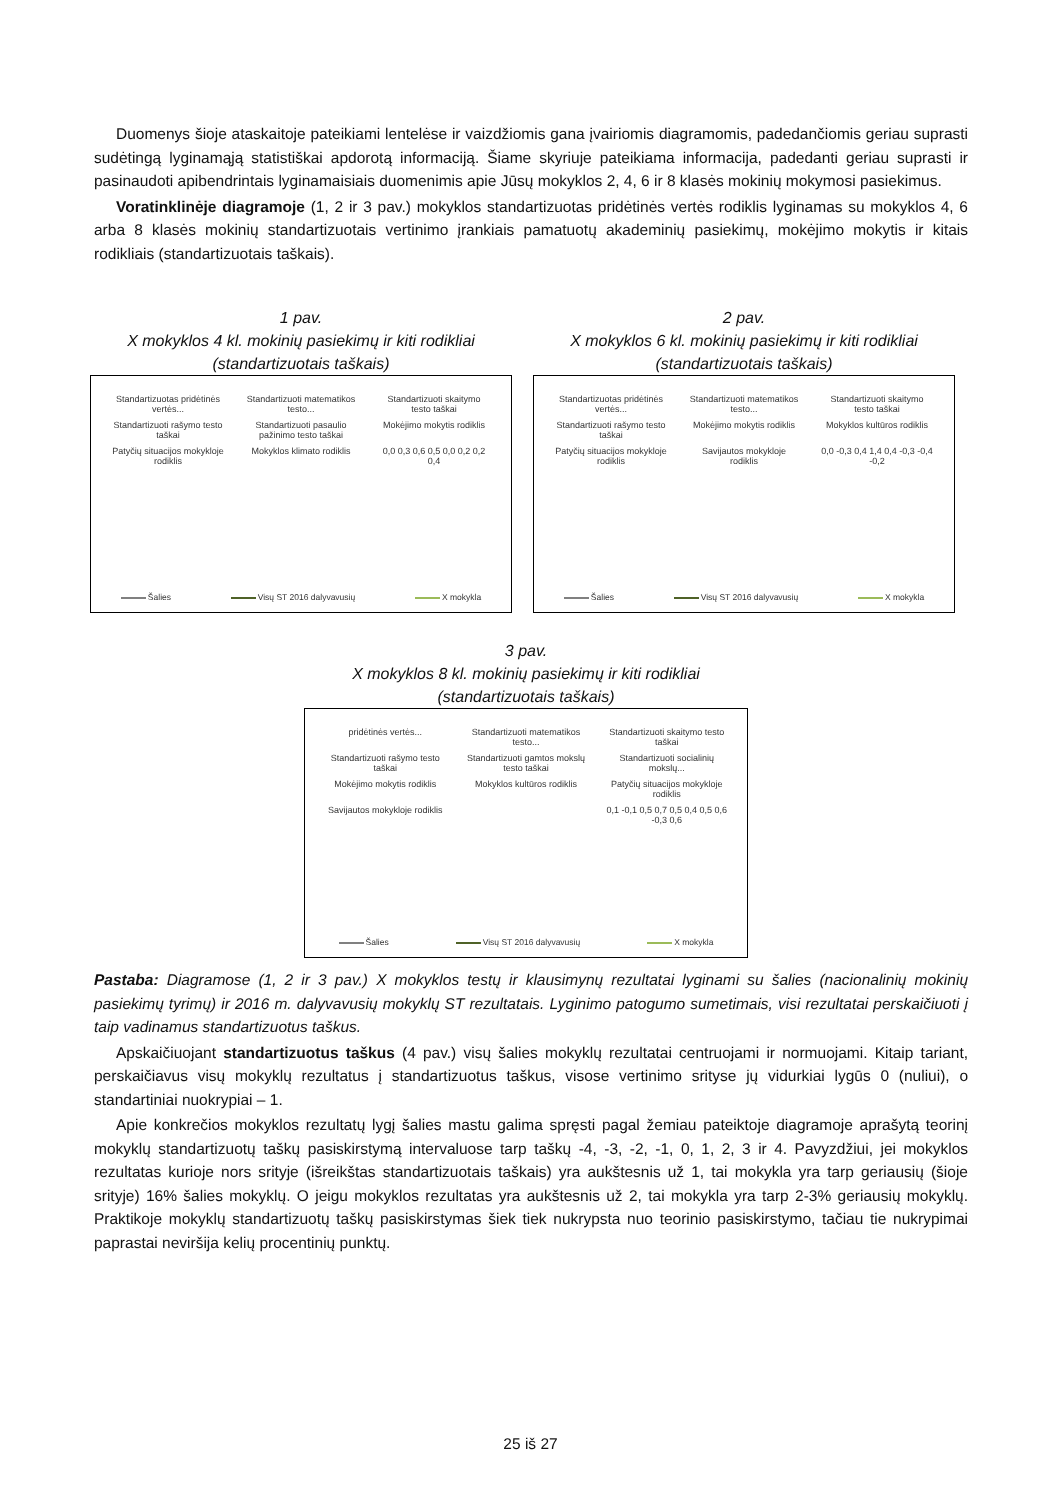Duomenys šioje ataskaitoje pateikiami lentelėse ir vaizdžiomis gana įvairiomis diagramomis, padedančiomis geriau suprasti sudėtingą lyginamąją statistiškai apdorotą informaciją. Šiame skyriuje pateikiama informacija, padedanti geriau suprasti ir pasinaudoti apibendrintais lyginamaisiais duomenimis apie Jūsų mokyklos 2, 4, 6 ir 8 klasės mokinių mokymosi pasiekimus.
Voratinklinėje diagramoje (1, 2 ir 3 pav.) mokyklos standartizuotas pridėtinės vertės rodiklis lyginamas su mokyklos 4, 6 arba 8 klasės mokinių standartizuotais vertinimo įrankiais pamatuotų akademinių pasiekimų, mokėjimo mokytis ir kitais rodikliais (standartizuotais taškais).
1 pav.
X mokyklos 4 kl. mokinių pasiekimų ir kiti rodikliai
(standartizuotais taškais)
Standartizuotas pridėtinės vertės... Standartizuoti matematikos testo... Standartizuoti skaitymo testo taškai Standartizuoti rašymo testo taškai Standartizuoti pasaulio pažinimo testo taškai Mokėjimo mokytis rodiklis Patyčių situacijos mokykloje rodiklis Mokyklos klimato rodiklis 0,0 0,3 0,6 0,5 0,0 0,2 0,2 0,4
Šalies Visų ST 2016 dalyvavusių X mokykla
2 pav.
X mokyklos 6 kl. mokinių pasiekimų ir kiti rodikliai
(standartizuotais taškais)
Standartizuotas pridėtinės vertės... Standartizuoti matematikos testo... Standartizuoti skaitymo testo taškai Standartizuoti rašymo testo taškai Mokėjimo mokytis rodiklis Mokyklos kultūros rodiklis Patyčių situacijos mokykloje rodiklis Savijautos mokykloje rodiklis 0,0 -0,3 0,4 1,4 0,4 -0,3 -0,4 -0,2
Šalies Visų ST 2016 dalyvavusių X mokykla
3 pav.
X mokyklos 8 kl. mokinių pasiekimų ir kiti rodikliai
(standartizuotais taškais)
pridėtinės vertės... Standartizuoti matematikos testo... Standartizuoti skaitymo testo taškai Standartizuoti rašymo testo taškai Standartizuoti gamtos mokslų testo taškai Standartizuoti socialinių mokslų... Mokėjimo mokytis rodiklis Mokyklos kultūros rodiklis Patyčių situacijos mokykloje rodiklis Savijautos mokykloje rodiklis 0,1 -0,1 0,5 0,7 0,5 0,4 0,5 0,6 -0,3 0,6
Šalies Visų ST 2016 dalyvavusių X mokykla
Pastaba: Diagramose (1, 2 ir 3 pav.) X mokyklos testų ir klausimynų rezultatai lyginami su šalies (nacionalinių mokinių pasiekimų tyrimų) ir 2016 m. dalyvavusių mokyklų ST rezultatais. Lyginimo patogumo sumetimais, visi rezultatai perskaičiuoti į taip vadinamus standartizuotus taškus.
Apskaičiuojant standartizuotus taškus (4 pav.) visų šalies mokyklų rezultatai centruojami ir normuojami. Kitaip tariant, perskaičiavus visų mokyklų rezultatus į standartizuotus taškus, visose vertinimo srityse jų vidurkiai lygūs 0 (nuliui), o standartiniai nuokrypiai – 1.
Apie konkrečios mokyklos rezultatų lygį šalies mastu galima spręsti pagal žemiau pateiktoje diagramoje aprašytą teorinį mokyklų standartizuotų taškų pasiskirstymą intervaluose tarp taškų -4, -3, -2, -1, 0, 1, 2, 3 ir 4. Pavyzdžiui, jei mokyklos rezultatas kurioje nors srityje (išreikštas standartizuotais taškais) yra aukštesnis už 1, tai mokykla yra tarp geriausių (šioje srityje) 16% šalies mokyklų. O jeigu mokyklos rezultatas yra aukštesnis už 2, tai mokykla yra tarp 2-3% geriausių mokyklų. Praktikoje mokyklų standartizuotų taškų pasiskirstymas šiek tiek nukrypsta nuo teorinio pasiskirstymo, tačiau tie nukrypimai paprastai neviršija kelių procentinių punktų.
25 iš 27